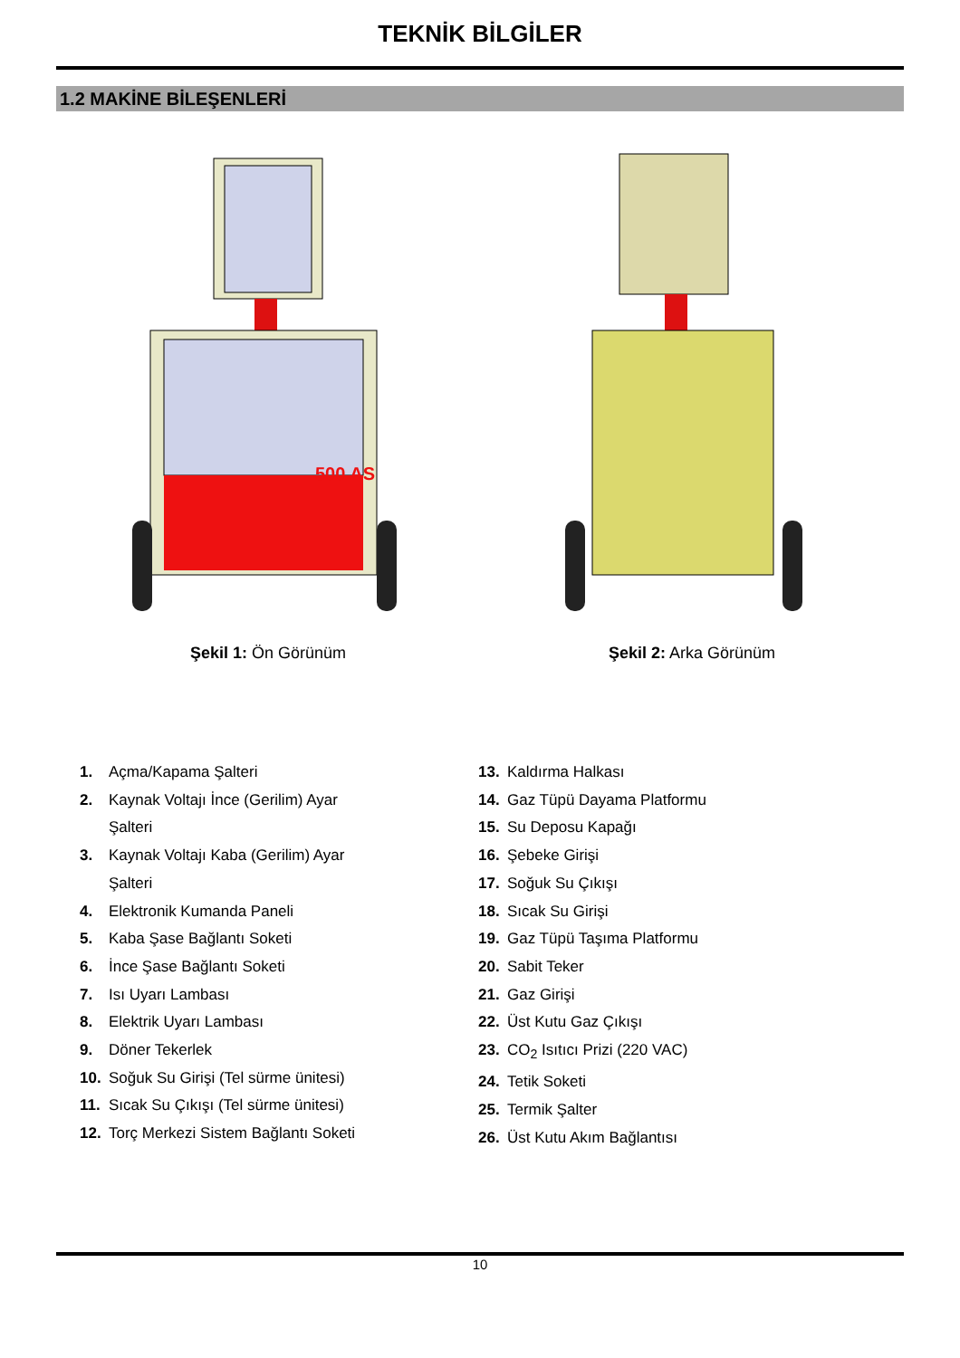TEKNİK BİLGİLER
1.2 MAKİNE BİLEŞENLERİ
500 AS
Şekil 1: Ön Görünüm
Şekil 2: Arka Görünüm
1. Açma/Kapama Şalteri
2. Kaynak Voltajı İnce (Gerilim) Ayar Şalteri
3. Kaynak Voltajı Kaba (Gerilim) Ayar Şalteri
4. Elektronik Kumanda Paneli
5. Kaba Şase Bağlantı Soketi
6. İnce Şase Bağlantı Soketi
7. Isı Uyarı Lambası
8. Elektrik Uyarı Lambası
9. Döner Tekerlek
10. Soğuk Su Girişi (Tel sürme ünitesi)
11. Sıcak Su Çıkışı (Tel sürme ünitesi)
12. Torç Merkezi Sistem Bağlantı Soketi
13. Kaldırma Halkası
14. Gaz Tüpü Dayama Platformu
15. Su Deposu Kapağı
16. Şebeke Girişi
17. Soğuk Su Çıkışı
18. Sıcak Su Girişi
19. Gaz Tüpü Taşıma Platformu
20. Sabit Teker
21. Gaz Girişi
22. Üst Kutu Gaz Çıkışı
23. CO<sub>2</sub> Isıtıcı Prizi (220 VAC)
24. Tetik Soketi
25. Termik Şalter
26. Üst Kutu Akım Bağlantısı
10